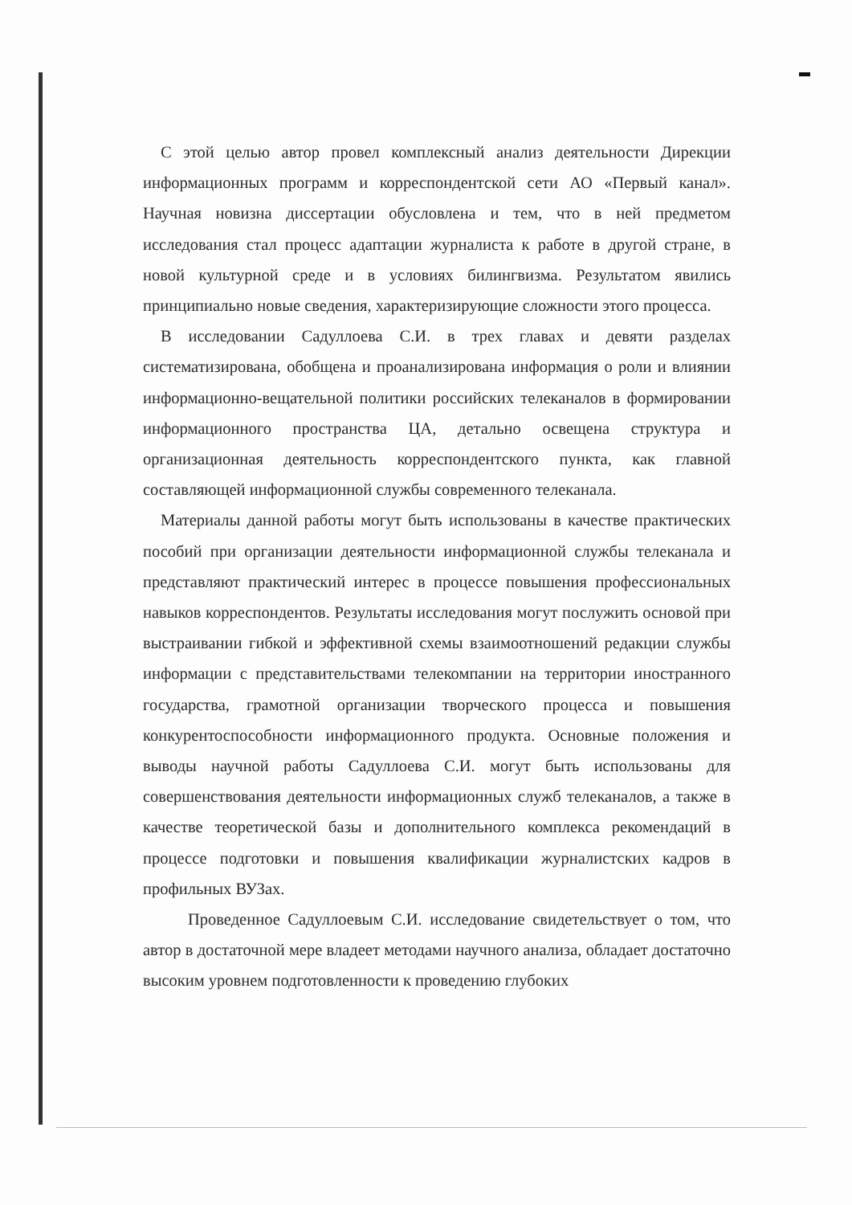С этой целью автор провел комплексный анализ деятельности Дирекции информационных программ и корреспондентской сети АО «Первый канал». Научная новизна диссертации обусловлена и тем, что в ней предметом исследования стал процесс адаптации журналиста к работе в другой стране, в новой культурной среде и в условиях билингвизма. Результатом явились принципиально новые сведения, характеризирующие сложности этого процесса.
В исследовании Садуллоева С.И. в трех главах и девяти разделах систематизирована, обобщена и проанализирована информация о роли и влиянии информационно-вещательной политики российских телеканалов в формировании информационного пространства ЦА, детально освещена структура и организационная деятельность корреспондентского пункта, как главной составляющей информационной службы современного телеканала.
Материалы данной работы могут быть использованы в качестве практических пособий при организации деятельности информационной службы телеканала и представляют практический интерес в процессе повышения профессиональных навыков корреспондентов. Результаты исследования могут послужить основой при выстраивании гибкой и эффективной схемы взаимоотношений редакции службы информации с представительствами телекомпании на территории иностранного государства, грамотной организации творческого процесса и повышения конкурентоспособности информационного продукта. Основные положения и выводы научной работы Садуллоева С.И. могут быть использованы для совершенствования деятельности информационных служб телеканалов, а также в качестве теоретической базы и дополнительного комплекса рекомендаций в процессе подготовки и повышения квалификации журналистских кадров в профильных ВУЗах.
Проведенное Садуллоевым С.И. исследование свидетельствует о том, что автор в достаточной мере владеет методами научного анализа, обладает достаточно высоким уровнем подготовленности к проведению глубоких